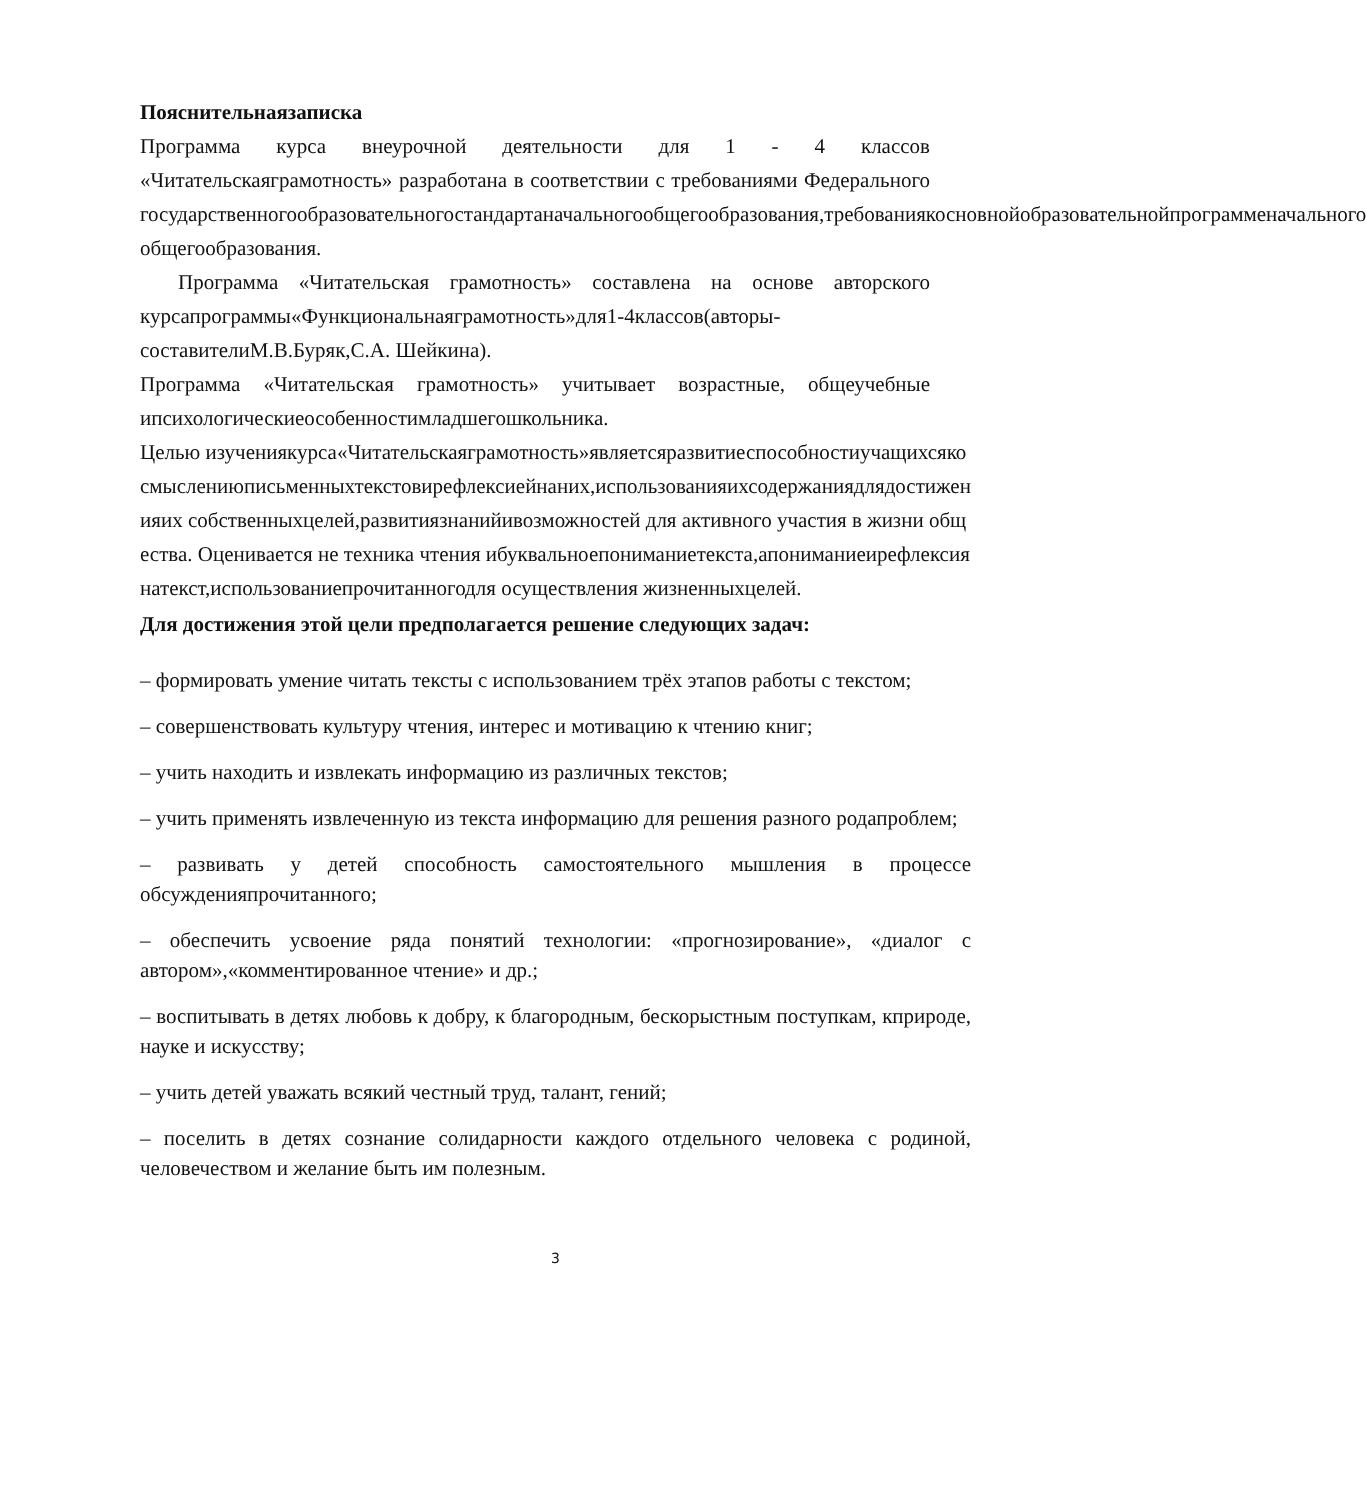Пояснительнаязаписка
Программа курса внеурочной деятельности для 1 - 4 классов «Читательскаяграмотность» разработана в соответствии с требованиями Федерального государственногообразовательногостандартаначальногообщегообразования,требованиякосновнойобразовательнойпрограмменачального общегообразования.
Программа «Читательская грамотность» составлена на основе авторского курсапрограммы«Функциональнаяграмотность»для1-4классов(авторы-составителиМ.В.Буряк,С.А. Шейкина).
Программа «Читательская грамотность» учитывает возрастные, общеучебные ипсихологическиеособенностимладшегошкольника.
Целью изучениякурса«Читательскаяграмотность»являетсяразвитиеспособностиучащихсякосмыслениюписьменныхтекстовирефлексиейнаних,использованияихсодержаниядлядостиженияих собственныхцелей,развитиязнанийивозможностей для активного участия в жизни общества. Оценивается не техника чтения ибуквальноепониманиетекста,апониманиеирефлексиянатекст,использованиепрочитанногодля осуществления жизненныхцелей.
Для достижения этой цели предполагается решение следующих задач:
– формировать умение читать тексты с использованием трёх этапов работы с текстом;
– совершенствовать культуру чтения, интерес и мотивацию к чтению книг;
– учить находить и извлекать информацию из различных текстов;
– учить применять извлеченную из текста информацию для решения разного родапроблем;
– развивать у детей способность самостоятельного мышления в процессе обсужденияпрочитанного;
– обеспечить усвоение ряда понятий технологии: «прогнозирование», «диалог с автором»,«комментированное чтение» и др.;
– воспитывать в детях любовь к добру, к благородным, бескорыстным поступкам, кприроде, науке и искусству;
– учить детей уважать всякий честный труд, талант, гений;
– поселить в детях сознание солидарности каждого отдельного человека с родиной, человечеством и желание быть им полезным.
3